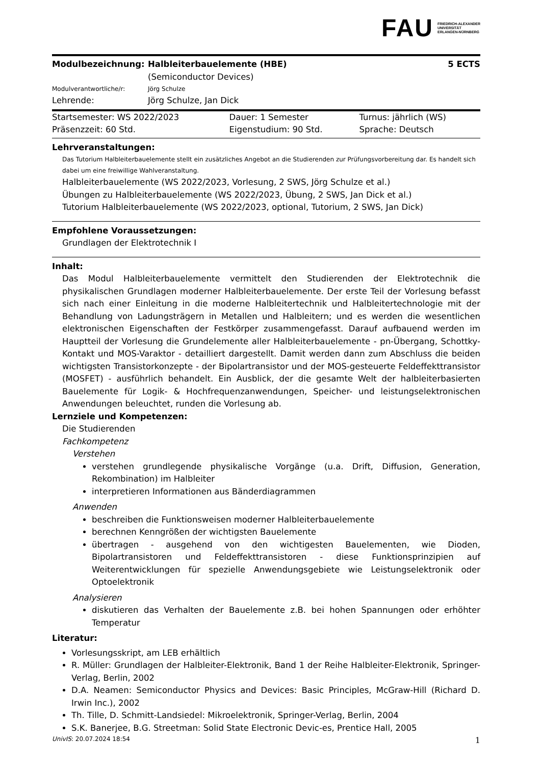FAU FRIEDRICH-ALEXANDER
UNIVERSITÄT
ERLANGEN-NÜRNBERG
| Modulbezeichnung: | Halbleiterbauelemente (HBE) (Semiconductor Devices) | 5 ECTS |
| Modulverantwortliche/r: | Jörg Schulze | |
| Lehrende: | Jörg Schulze, Jan Dick | |
| Startsemester: WS 2022/2023 | Dauer: 1 Semester | Turnus: jährlich (WS) |
| Präsenzzeit: 60 Std. | Eigenstudium: 90 Std. | Sprache: Deutsch |
Lehrveranstaltungen:
Das Tutorium Halbleiterbauelemente stellt ein zusätzliches Angebot an die Studierenden zur Prüfungsvorbereitung dar. Es handelt sich dabei um eine freiwillige Wahlveranstaltung.
Halbleiterbauelemente (WS 2022/2023, Vorlesung, 2 SWS, Jörg Schulze et al.)
Übungen zu Halbleiterbauelemente (WS 2022/2023, Übung, 2 SWS, Jan Dick et al.)
Tutorium Halbleiterbauelemente (WS 2022/2023, optional, Tutorium, 2 SWS, Jan Dick)
Empfohlene Voraussetzungen:
Grundlagen der Elektrotechnik I
Inhalt:
Das Modul Halbleiterbauelemente vermittelt den Studierenden der Elektrotechnik die physikalischen Grundlagen moderner Halbleiterbauelemente. Der erste Teil der Vorlesung befasst sich nach einer Einleitung in die moderne Halbleitertechnik und Halbleitertechnologie mit der Behandlung von Ladungsträgern in Metallen und Halbleitern; und es werden die wesentlichen elektronischen Eigenschaften der Festkörper zusammengefasst. Darauf aufbauend werden im Hauptteil der Vorlesung die Grundelemente aller Halbleiterbauelemente - pn-Übergang, Schottky-Kontakt und MOS-Varaktor - detailliert dargestellt. Damit werden dann zum Abschluss die beiden wichtigsten Transistorkonzepte - der Bipolartransistor und der MOS-gesteuerte Feldeffekttransistor (MOSFET) - ausführlich behandelt. Ein Ausblick, der die gesamte Welt der halbleiterbasierten Bauelemente für Logik- & Hochfrequenzanwendungen, Speicher- und leistungselektronischen Anwendungen beleuchtet, runden die Vorlesung ab.
Lernziele und Kompetenzen:
Die Studierenden
Fachkompetenz
Verstehen
verstehen grundlegende physikalische Vorgänge (u.a. Drift, Diffusion, Generation, Rekombination) im Halbleiter
interpretieren Informationen aus Bänderdiagrammen
Anwenden
beschreiben die Funktionsweisen moderner Halbleiterbauelemente
berechnen Kenngrößen der wichtigsten Bauelemente
übertragen - ausgehend von den wichtigesten Bauelementen, wie Dioden, Bipolartransistoren und Feldeffekttransistoren - diese Funktionsprinzipien auf Weiterentwicklungen für spezielle Anwendungsgebiete wie Leistungselektronik oder Optoelektronik
Analysieren
diskutieren das Verhalten der Bauelemente z.B. bei hohen Spannungen oder erhöhter Temperatur
Literatur:
Vorlesungsskript, am LEB erhältlich
R. Müller: Grundlagen der Halbleiter-Elektronik, Band 1 der Reihe Halbleiter-Elektronik, Springer-Verlag, Berlin, 2002
D.A. Neamen: Semiconductor Physics and Devices: Basic Principles, McGraw-Hill (Richard D. Irwin Inc.), 2002
Th. Tille, D. Schmitt-Landsiedel: Mikroelektronik, Springer-Verlag, Berlin, 2004
S.K. Banerjee, B.G. Streetman: Solid State Electronic Devic-es, Prentice Hall, 2005
UnivIS: 20.07.2024 18:54 1